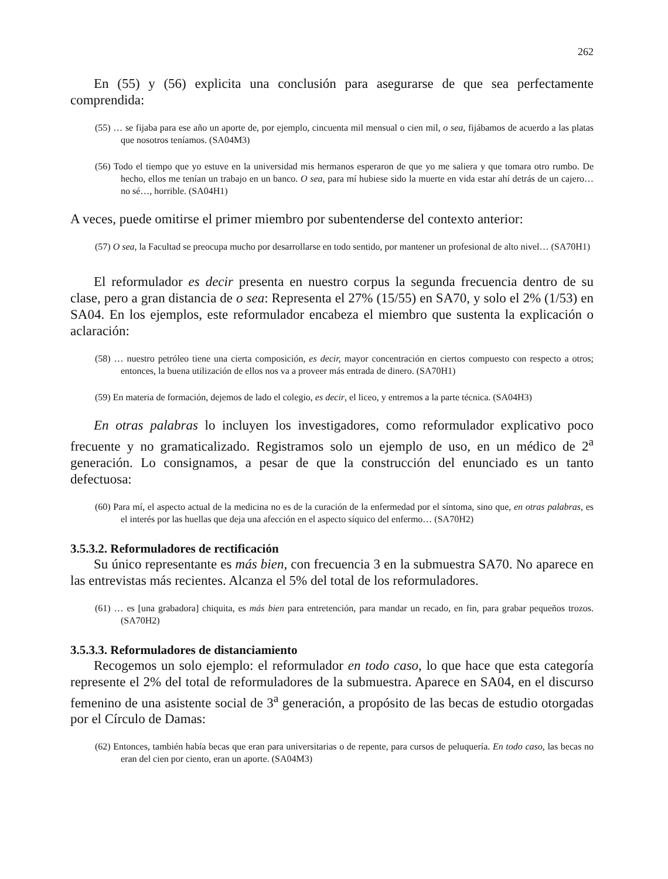262
En (55) y (56) explicita una conclusión para asegurarse de que sea perfectamente comprendida:
(55) … se fijaba para ese año un aporte de, por ejemplo, cincuenta mil mensual o cien mil, o sea, fijábamos de acuerdo a las platas que nosotros teníamos. (SA04M3)
(56) Todo el tiempo que yo estuve en la universidad mis hermanos esperaron de que yo me saliera y que tomara otro rumbo. De hecho, ellos me tenían un trabajo en un banco. O sea, para mí hubiese sido la muerte en vida estar ahí detrás de un cajero… no sé…, horrible. (SA04H1)
A veces, puede omitirse el primer miembro por subentenderse del contexto anterior:
(57) O sea, la Facultad se preocupa mucho por desarrollarse en todo sentido, por mantener un profesional de alto nivel… (SA70H1)
El reformulador es decir presenta en nuestro corpus la segunda frecuencia dentro de su clase, pero a gran distancia de o sea: Representa el 27% (15/55) en SA70, y solo el 2% (1/53) en SA04. En los ejemplos, este reformulador encabeza el miembro que sustenta la explicación o aclaración:
(58) … nuestro petróleo tiene una cierta composición, es decir, mayor concentración en ciertos compuesto con respecto a otros; entonces, la buena utilización de ellos nos va a proveer más entrada de dinero. (SA70H1)
(59) En materia de formación, dejemos de lado el colegio, es decir, el liceo, y entremos a la parte técnica. (SA04H3)
En otras palabras lo incluyen los investigadores, como reformulador explicativo poco frecuente y no gramaticalizado. Registramos solo un ejemplo de uso, en un médico de 2<sup>a</sup> generación. Lo consignamos, a pesar de que la construcción del enunciado es un tanto defectuosa:
(60) Para mí, el aspecto actual de la medicina no es de la curación de la enfermedad por el síntoma, sino que, en otras palabras, es el interés por las huellas que deja una afección en el aspecto síquico del enfermo… (SA70H2)
3.5.3.2. Reformuladores de rectificación
Su único representante es más bien, con frecuencia 3 en la submuestra SA70. No aparece en las entrevistas más recientes. Alcanza el 5% del total de los reformuladores.
(61) … es [una grabadora] chiquita, es más bien para entretención, para mandar un recado, en fin, para grabar pequeños trozos. (SA70H2)
3.5.3.3. Reformuladores de distanciamiento
Recogemos un solo ejemplo: el reformulador en todo caso, lo que hace que esta categoría represente el 2% del total de reformuladores de la submuestra. Aparece en SA04, en el discurso femenino de una asistente social de 3<sup>a</sup> generación, a propósito de las becas de estudio otorgadas por el Círculo de Damas:
(62) Entonces, también había becas que eran para universitarias o de repente, para cursos de peluquería. En todo caso, las becas no eran del cien por ciento, eran un aporte. (SA04M3)